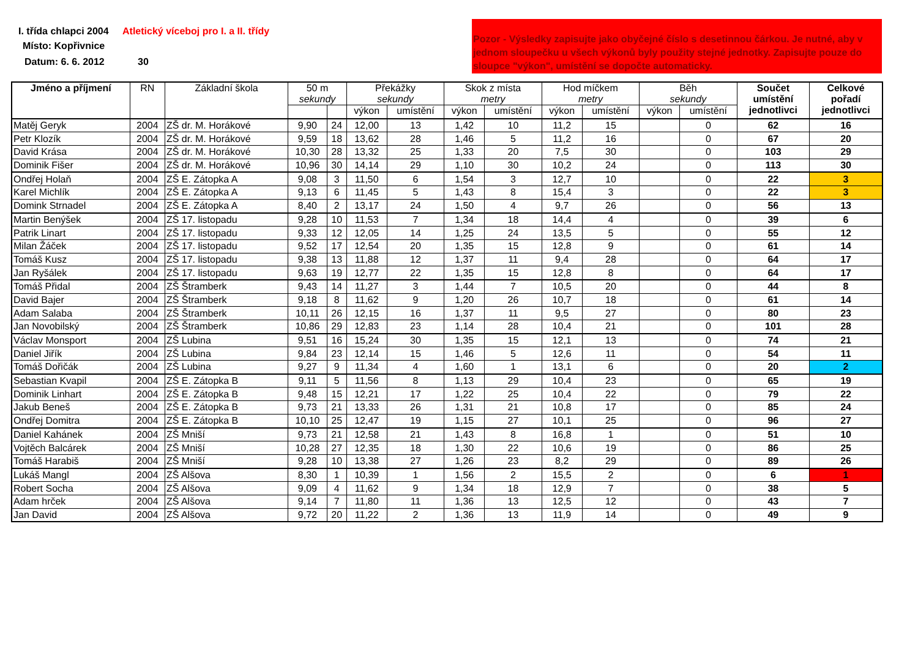I. třída chlapci 2004
Atletický víceboj pro I. a II. třídy
Místo: Kopřivnice
Datum: 6. 6. 2012 30
Pozor - Výsledky zapisujte jako obyčejné číslo s desetinnou čárkou. Je nutné, aby v jednom sloupečku u všech výkonů byly použity stejné jednotky. Zapisujte pouze do sloupce "výkon", umístění se dopočte automaticky.
| Jméno a příjmení | RN | Základní škola | 50 m sekundy | | Překážky sekundy | | Skok z místa metry | | Hod míčkem metry | | Běh sekundy | | Součet umístění jednotlivci | Celkové pořadí jednotlivci |
| --- | --- | --- | --- | --- | --- | --- | --- | --- | --- | --- | --- | --- | --- | --- |
| | | | | | výkon | umístění | výkon | umístění | výkon | umístění | výkon | umístění | | |
| Matěj Geryk | 2004 | ZŠ dr. M. Horákové | 9,90 | 24 | 12,00 | 13 | 1,42 | 10 | 11,2 | 15 | | 0 | 62 | 16 |
| Petr Klozík | 2004 | ZŠ dr. M. Horákové | 9,59 | 18 | 13,62 | 28 | 1,46 | 5 | 11,2 | 16 | | 0 | 67 | 20 |
| David Krása | 2004 | ZŠ dr. M. Horákové | 10,30 | 28 | 13,32 | 25 | 1,33 | 20 | 7,5 | 30 | | 0 | 103 | 29 |
| Dominik Fišer | 2004 | ZŠ dr. M. Horákové | 10,96 | 30 | 14,14 | 29 | 1,10 | 30 | 10,2 | 24 | | 0 | 113 | 30 |
| Ondřej Holaň | 2004 | ZŠ E. Zátopka A | 9,08 | 3 | 11,50 | 6 | 1,54 | 3 | 12,7 | 10 | | 0 | 22 | 3 |
| Karel Michlík | 2004 | ZŠ E. Zátopka A | 9,13 | 6 | 11,45 | 5 | 1,43 | 8 | 15,4 | 3 | | 0 | 22 | 3 |
| Domink Strnadel | 2004 | ZŠ E. Zátopka A | 8,40 | 2 | 13,17 | 24 | 1,50 | 4 | 9,7 | 26 | | 0 | 56 | 13 |
| Martin Benýšek | 2004 | ZŠ 17. listopadu | 9,28 | 10 | 11,53 | 7 | 1,34 | 18 | 14,4 | 4 | | 0 | 39 | 6 |
| Patrik Linart | 2004 | ZŠ 17. listopadu | 9,33 | 12 | 12,05 | 14 | 1,25 | 24 | 13,5 | 5 | | 0 | 55 | 12 |
| Milan Žáček | 2004 | ZŠ 17. listopadu | 9,52 | 17 | 12,54 | 20 | 1,35 | 15 | 12,8 | 9 | | 0 | 61 | 14 |
| Tomáš Kusz | 2004 | ZŠ 17. listopadu | 9,38 | 13 | 11,88 | 12 | 1,37 | 11 | 9,4 | 28 | | 0 | 64 | 17 |
| Jan Ryšálek | 2004 | ZŠ 17. listopadu | 9,63 | 19 | 12,77 | 22 | 1,35 | 15 | 12,8 | 8 | | 0 | 64 | 17 |
| Tomáš Přidal | 2004 | ZŠ Štramberk | 9,43 | 14 | 11,27 | 3 | 1,44 | 7 | 10,5 | 20 | | 0 | 44 | 8 |
| David Bajer | 2004 | ZŠ Štramberk | 9,18 | 8 | 11,62 | 9 | 1,20 | 26 | 10,7 | 18 | | 0 | 61 | 14 |
| Adam Salaba | 2004 | ZŠ Štramberk | 10,11 | 26 | 12,15 | 16 | 1,37 | 11 | 9,5 | 27 | | 0 | 80 | 23 |
| Jan Novobilský | 2004 | ZŠ Štramberk | 10,86 | 29 | 12,83 | 23 | 1,14 | 28 | 10,4 | 21 | | 0 | 101 | 28 |
| Václav Monsport | 2004 | ZŠ Lubina | 9,51 | 16 | 15,24 | 30 | 1,35 | 15 | 12,1 | 13 | | 0 | 74 | 21 |
| Daniel Jiřík | 2004 | ZŠ Lubina | 9,84 | 23 | 12,14 | 15 | 1,46 | 5 | 12,6 | 11 | | 0 | 54 | 11 |
| Tomáš Dořičák | 2004 | ZŠ Lubina | 9,27 | 9 | 11,34 | 4 | 1,60 | 1 | 13,1 | 6 | | 0 | 20 | 2 |
| Sebastian Kvapil | 2004 | ZŠ E. Zátopka B | 9,11 | 5 | 11,56 | 8 | 1,13 | 29 | 10,4 | 23 | | 0 | 65 | 19 |
| Dominik Linhart | 2004 | ZŠ E. Zátopka B | 9,48 | 15 | 12,21 | 17 | 1,22 | 25 | 10,4 | 22 | | 0 | 79 | 22 |
| Jakub Beneš | 2004 | ZŠ E. Zátopka B | 9,73 | 21 | 13,33 | 26 | 1,31 | 21 | 10,8 | 17 | | 0 | 85 | 24 |
| Ondřej Domitra | 2004 | ZŠ E. Zátopka B | 10,10 | 25 | 12,47 | 19 | 1,15 | 27 | 10,1 | 25 | | 0 | 96 | 27 |
| Daniel Kahánek | 2004 | ZŠ Mniší | 9,73 | 21 | 12,58 | 21 | 1,43 | 8 | 16,8 | 1 | | 0 | 51 | 10 |
| Vojtěch Balcárek | 2004 | ZŠ Mniší | 10,28 | 27 | 12,35 | 18 | 1,30 | 22 | 10,6 | 19 | | 0 | 86 | 25 |
| Tomáš Harabiš | 2004 | ZŠ Mniší | 9,28 | 10 | 13,38 | 27 | 1,26 | 23 | 8,2 | 29 | | 0 | 89 | 26 |
| Lukáš Mangl | 2004 | ZŠ Alšova | 8,30 | 1 | 10,39 | 1 | 1,56 | 2 | 15,5 | 2 | | 0 | 6 | 1 |
| Robert Socha | 2004 | ZŠ Alšova | 9,09 | 4 | 11,62 | 9 | 1,34 | 18 | 12,9 | 7 | | 0 | 38 | 5 |
| Adam hrček | 2004 | ZŠ Alšova | 9,14 | 7 | 11,80 | 11 | 1,36 | 13 | 12,5 | 12 | | 0 | 43 | 7 |
| Jan David | 2004 | ZŠ Alšova | 9,72 | 20 | 11,22 | 2 | 1,36 | 13 | 11,9 | 14 | | 0 | 49 | 9 |